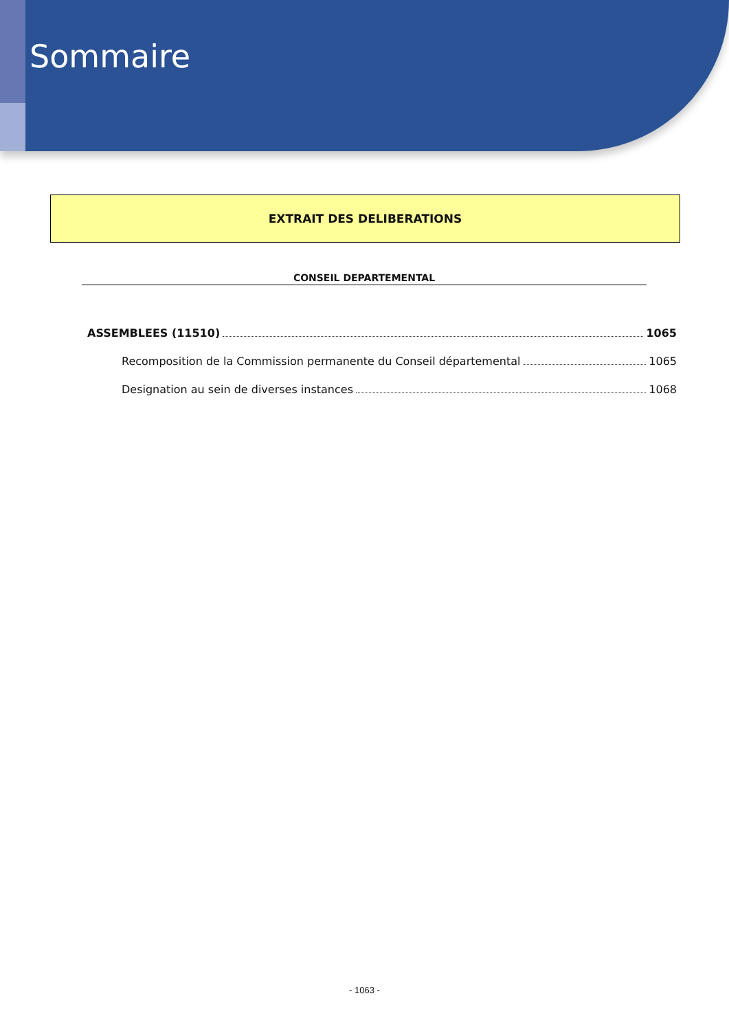Sommaire
EXTRAIT DES DELIBERATIONS
CONSEIL DEPARTEMENTAL
ASSEMBLEES (11510) 1065
Recomposition de la Commission permanente du Conseil départemental 1065
Designation au sein de diverses instances 1068
- 1063 -